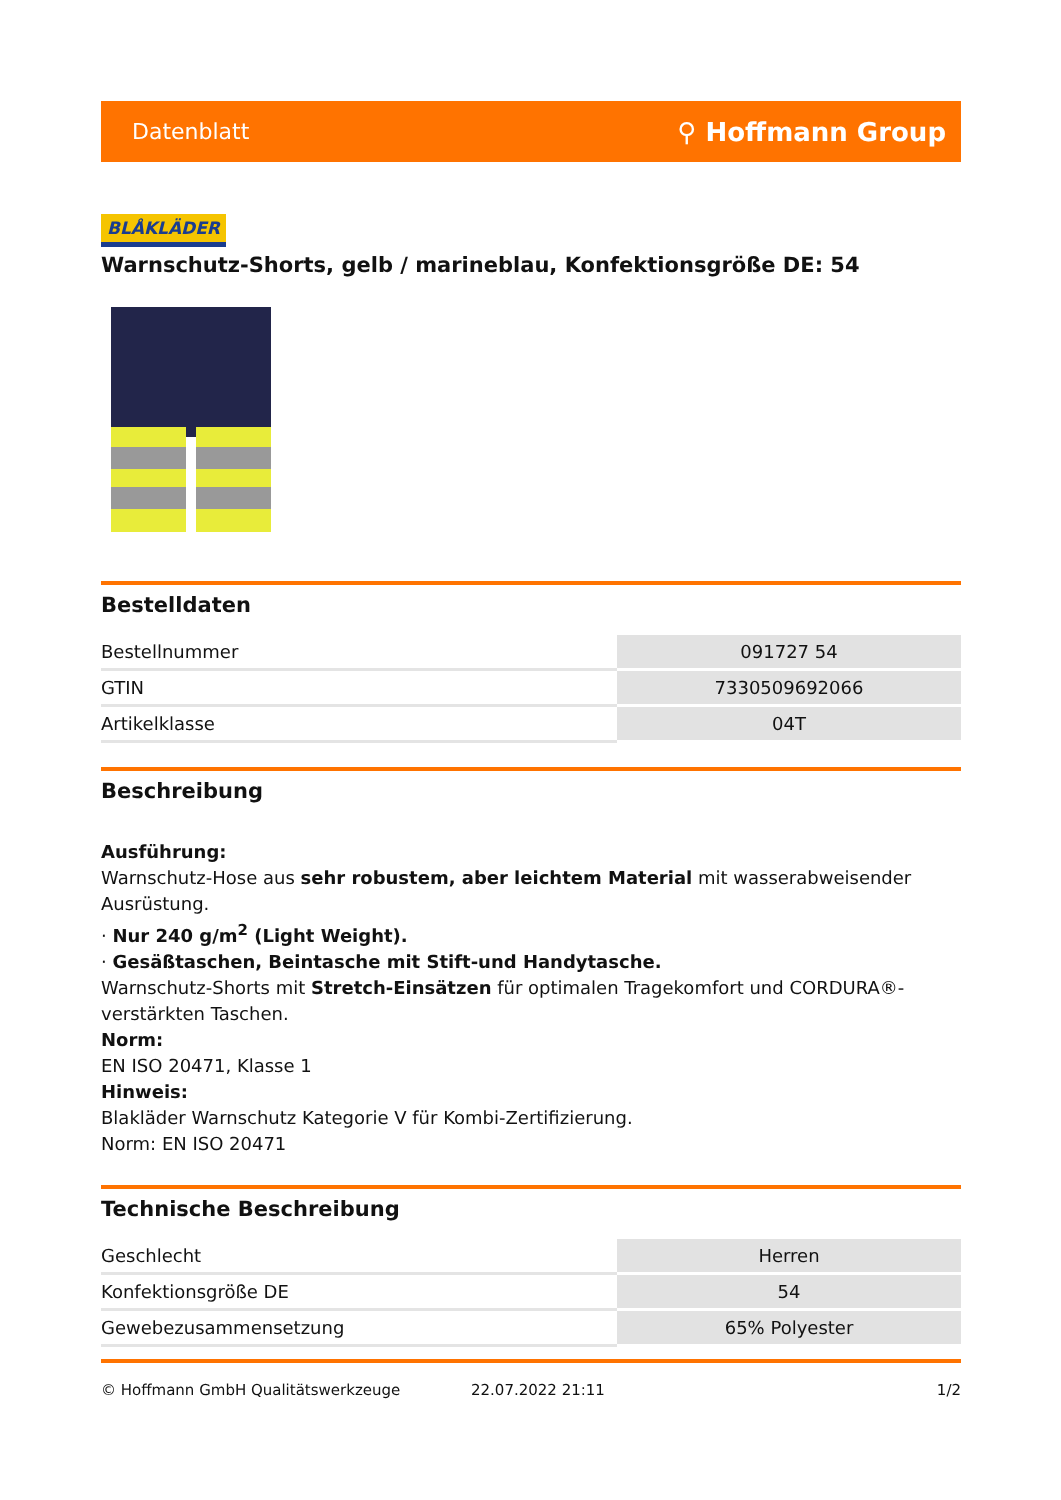Datenblatt ⚲ Hoffmann Group
BLÅKLÄDER
Warnschutz-Shorts, gelb / marineblau, Konfektionsgröße DE: 54
Bestelldaten
| Bestellnummer | 091727 54 |
| GTIN | 7330509692066 |
| Artikelklasse | 04T |
Beschreibung
Ausführung:
Warnschutz-Hose aus sehr robustem, aber leichtem Material mit wasserabweisender Ausrüstung.
· Nur 240 g/m<sup>2</sup> (Light Weight).
· Gesäßtaschen, Beintasche mit Stift-und Handytasche.
Warnschutz-Shorts mit Stretch-Einsätzen für optimalen Tragekomfort und CORDURA®-verstärkten Taschen.
Norm:
EN ISO 20471, Klasse 1
Hinweis:
Blakläder Warnschutz Kategorie V für Kombi-Zertifizierung.
Norm: EN ISO 20471
Technische Beschreibung
| Geschlecht | Herren |
| Konfektionsgröße DE | 54 |
| Gewebezusammensetzung | 65% Polyester |
© Hoffmann GmbH Qualitätswerkzeuge 22.07.2022 21:11 1/2